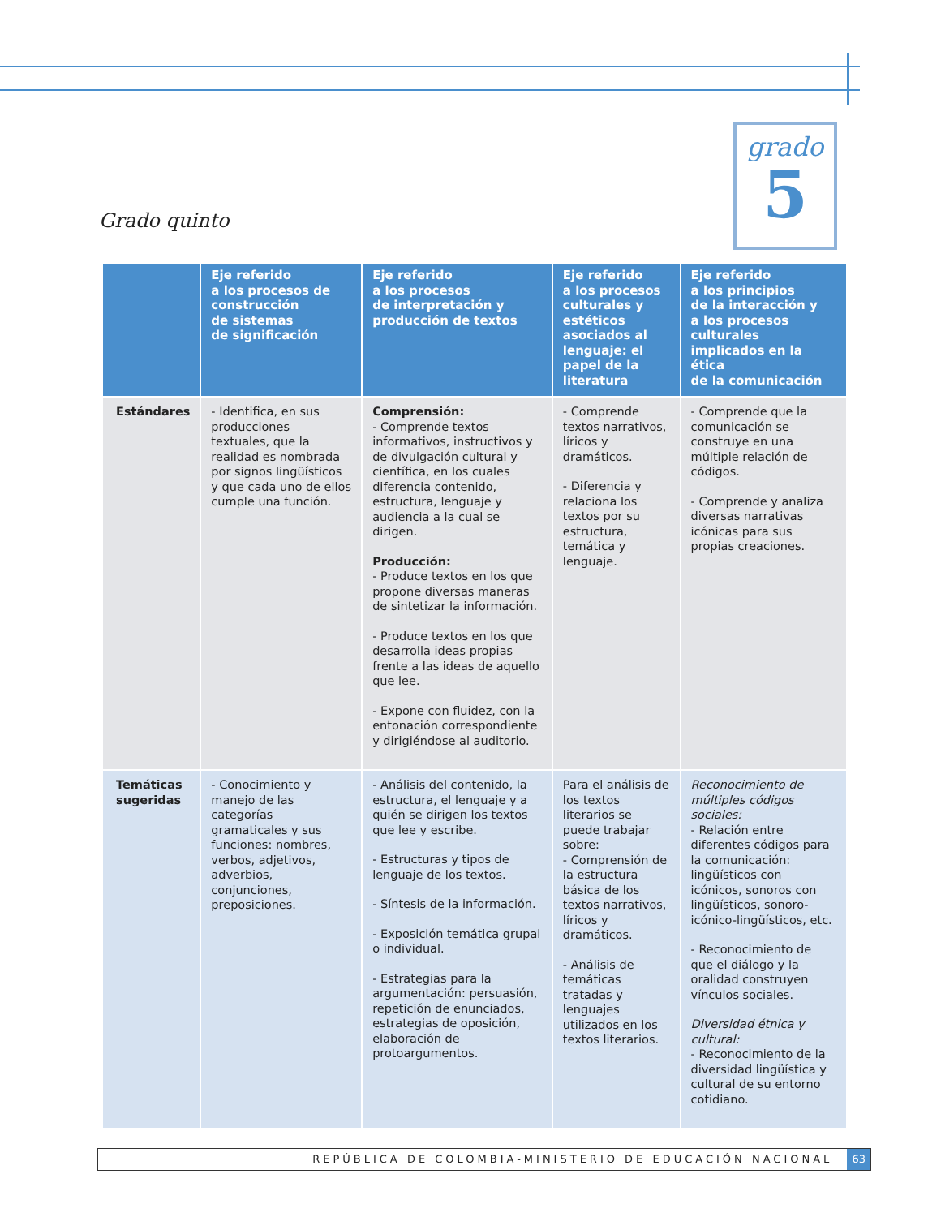grado
5
Grado quinto
| | Eje referido a los procesos de construcción de sistemas de significación | Eje referido a los procesos de interpretación y producción de textos | Eje referido a los procesos culturales y estéticos asociados al lenguaje: el papel de la literatura | Eje referido a los principios de la interacción y a los procesos culturales implicados en la ética de la comunicación |
| --- | --- | --- | --- | --- |
| Estándares | - Identifica, en sus producciones textuales, que la realidad es nombrada por signos lingüísticos y que cada uno de ellos cumple una función. | Comprensión: - Comprende textos informativos, instructivos y de divulgación cultural y científica, en los cuales diferencia contenido, estructura, lenguaje y audiencia a la cual se dirigen. Producción: - Produce textos en los que propone diversas maneras de sintetizar la información. - Produce textos en los que desarrolla ideas propias frente a las ideas de aquello que lee. - Expone con fluidez, con la entonación correspondiente y dirigiéndose al auditorio. | - Comprende textos narrativos, líricos y dramáticos. - Diferencia y relaciona los textos por su estructura, temática y lenguaje. | - Comprende que la comunicación se construye en una múltiple relación de códigos. - Comprende y analiza diversas narrativas icónicas para sus propias creaciones. |
| Temáticas sugeridas | - Conocimiento y manejo de las categorías gramaticales y sus funciones: nombres, verbos, adjetivos, adverbios, conjunciones, preposiciones. | - Análisis del contenido, la estructura, el lenguaje y a quién se dirigen los textos que lee y escribe. - Estructuras y tipos de lenguaje de los textos. - Síntesis de la información. - Exposición temática grupal o individual. - Estrategias para la argumentación: persuasión, repetición de enunciados, estrategias de oposición, elaboración de protoargumentos. | Para el análisis de los textos literarios se puede trabajar sobre: - Comprensión de la estructura básica de los textos narrativos, líricos y dramáticos. - Análisis de temáticas tratadas y lenguajes utilizados en los textos literarios. | Reconocimiento de múltiples códigos sociales: - Relación entre diferentes códigos para la comunicación: lingüísticos con icónicos, sonoros con lingüísticos, sonoro-icónico-lingüísticos, etc. - Reconocimiento de que el diálogo y la oralidad construyen vínculos sociales. Diversidad étnica y cultural: - Reconocimiento de la diversidad lingüística y cultural de su entorno cotidiano. |
REPÚBLICA DE COLOMBIA-MINISTERIO DE EDUCACIÓN NACIONAL 63